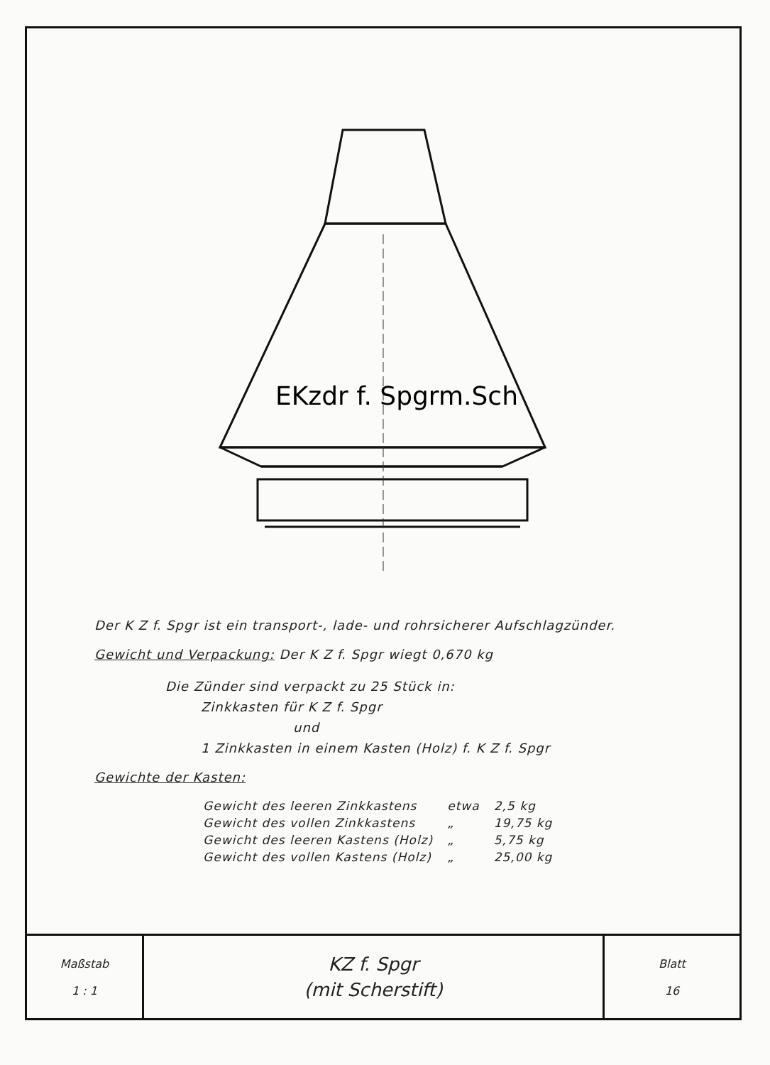EKzdr f. Spgrm.Sch
Der K Z f. Spgr ist ein transport-, lade- und rohrsicherer Aufschlagzünder.
Gewicht und Verpackung: Der K Z f. Spgr wiegt 0,670 kg
Die Zünder sind verpackt zu 25 Stück in:
Zinkkasten für K Z f. Spgr
und
1 Zinkkasten in einem Kasten (Holz) f. K Z f. Spgr
Gewichte der Kasten:
| Gewicht des leeren Zinkkastens | etwa | 2,5 kg |
| Gewicht des vollen Zinkkastens | „ | 19,75 kg |
| Gewicht des leeren Kastens (Holz) | „ | 5,75 kg |
| Gewicht des vollen Kastens (Holz) | „ | 25,00 kg |
| Maßstab 1 : 1 | KZ f. Spgr (mit Scherstift) | Blatt 16 |